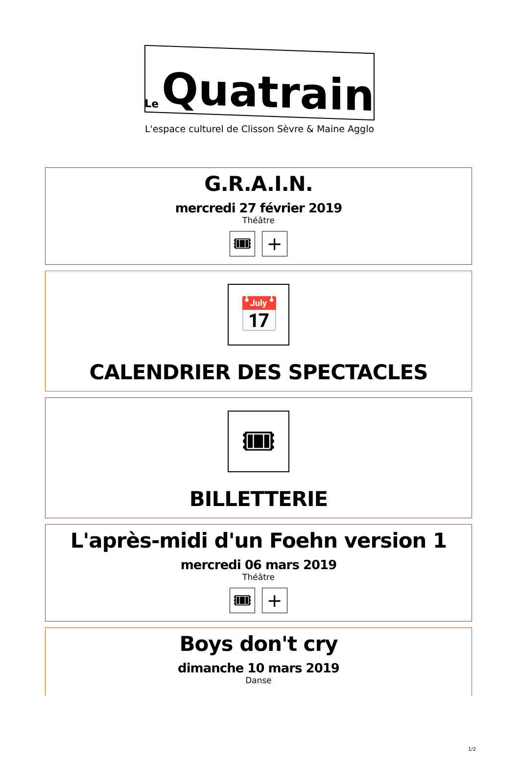Le Quatrain
L'espace culturel de Clisson Sèvre & Maine Agglo
G.R.A.I.N.
mercredi 27 février 2019
Théâtre
🎟 +
📅
CALENDRIER DES SPECTACLES
🎟
BILLETTERIE
L'après-midi d'un Foehn version 1
mercredi 06 mars 2019
Théâtre
🎟 +
Boys don't cry
dimanche 10 mars 2019
Danse
1/2